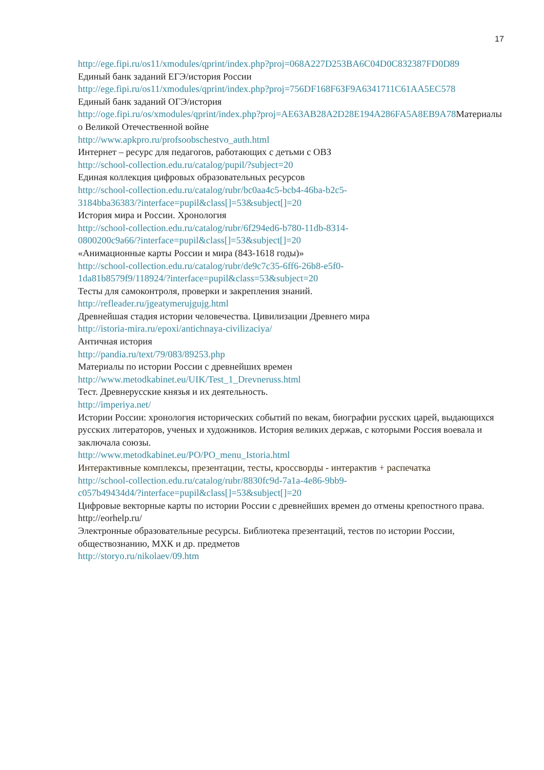17
http://ege.fipi.ru/os11/xmodules/qprint/index.php?proj=068A227D253BA6C04D0C832387FD0D89
Единый банк заданий ЕГЭ/история России
http://ege.fipi.ru/os11/xmodules/qprint/index.php?proj=756DF168F63F9A6341711C61AA5EC578
Единый банк заданий ОГЭ/история
http://oge.fipi.ru/os/xmodules/qprint/index.php?proj=AE63AB28A2D28E194A286FA5A8EB9A78 Материалы о Великой Отечественной войне
http://www.apkpro.ru/profsoobschestvo_auth.html
Интернет – ресурс для педагогов, работающих с детьми с ОВЗ
http://school-collection.edu.ru/catalog/pupil/?subject=20
Единая коллекция цифровых образовательных ресурсов
http://school-collection.edu.ru/catalog/rubr/bc0aa4c5-bcb4-46ba-b2c5-
3184bba36383/?interface=pupil&class[]=53&subject[]=20
История мира и России. Хронология
http://school-collection.edu.ru/catalog/rubr/6f294ed6-b780-11db-8314-
0800200c9a66/?interface=pupil&class[]=53&subject[]=20
«Анимационные карты России и мира (843-1618 годы)»
http://school-collection.edu.ru/catalog/rubr/de9c7c35-6ff6-26b8-e5f0-
1da81b8579f9/118924/?interface=pupil&class=53&subject=20
Тесты для самоконтроля, проверки и закрепления знаний.
http://refleader.ru/jgeatymerujgujg.html
Древнейшая стадия истории человечества. Цивилизации Древнего мира
http://istoria-mira.ru/epoxi/antichnaya-civilizaciya/
Античная история
http://pandia.ru/text/79/083/89253.php
Материалы по истории России с древнейших времен
http://www.metodkabinet.eu/UIK/Test_1_Drevneruss.html
Тест. Древнерусские князья и их деятельность.
http://imperiya.net/
Истории России: хронология исторических событий по векам, биографии русских царей, выдающихся русских литераторов, ученых и художников. История великих держав, с которыми Россия воевала и заключала союзы.
http://www.metodkabinet.eu/PO/PO_menu_Istoria.html
Интерактивные комплексы, презентации, тесты, кроссворды - интерактив + распечатка
http://school-collection.edu.ru/catalog/rubr/8830fc9d-7a1a-4e86-9bb9-
c057b49434d4/?interface=pupil&class[]=53&subject[]=20
Цифровые векторные карты по истории России с древнейших времен до отмены крепостного права.
http://eorhelp.ru/
Электронные образовательные ресурсы. Библиотека презентаций, тестов по истории России, обществознанию, МХК и др. предметов
http://storyo.ru/nikolaev/09.htm